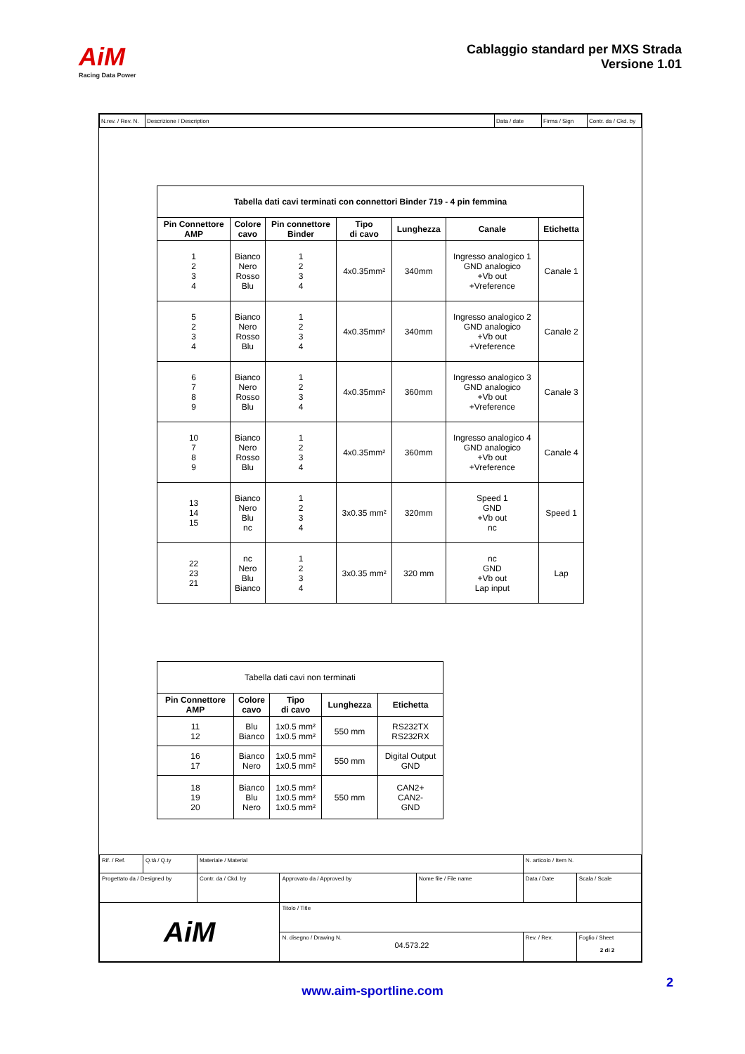AiM
Racing Data Power
Cablaggio standard per MXS Strada
Versione 1.01
| N.rev. / Rev. N. | Descrizione / Description | Data / date | Firma / Sign | Contr. da / Ckd. by |
| Tabella dati cavi terminati con connettori Binder 719 - 4 pin femmina | | | | | | |
| Pin Connettore AMP | Colore cavo | Pin connettore Binder | Tipo di cavo | Lunghezza | Canale | Etichetta |
| 1 2 3 4 | Bianco Nero Rosso Blu | 1 2 3 4 | 4x0.35mm² | 340mm | Ingresso analogico 1 GND analogico +Vb out +Vreference | Canale 1 |
| 5 2 3 4 | Bianco Nero Rosso Blu | 1 2 3 4 | 4x0.35mm² | 340mm | Ingresso analogico 2 GND analogico +Vb out +Vreference | Canale 2 |
| 6 7 8 9 | Bianco Nero Rosso Blu | 1 2 3 4 | 4x0.35mm² | 360mm | Ingresso analogico 3 GND analogico +Vb out +Vreference | Canale 3 |
| 10 7 8 9 | Bianco Nero Rosso Blu | 1 2 3 4 | 4x0.35mm² | 360mm | Ingresso analogico 4 GND analogico +Vb out +Vreference | Canale 4 |
| 13 14 15 | Bianco Nero Blu nc | 1 2 3 4 | 3x0.35 mm² | 320mm | Speed 1 GND +Vb out nc | Speed 1 |
| 22 23 21 | nc Nero Blu Bianco | 1 2 3 4 | 3x0.35 mm² | 320 mm | nc GND +Vb out Lap input | Lap |
| Tabella dati cavi non terminati | | | | |
| Pin Connettore AMP | Colore cavo | Tipo di cavo | Lunghezza | Etichetta |
| 11 12 | Blu Bianco | 1x0.5 mm² 1x0.5 mm² | 550 mm | RS232TX RS232RX |
| 16 17 | Bianco Nero | 1x0.5 mm² 1x0.5 mm² | 550 mm | Digital Output GND |
| 18 19 20 | Bianco Blu Nero | 1x0.5 mm² 1x0.5 mm² 1x0.5 mm² | 550 mm | CAN2+ CAN2- GND |
| Rif. / Ref. | Q.tà / Q.ty | Materiale / Material | | | N. articolo / Item N. | |
| Progettato da / Designed by | | Contr. da / Ckd. by | Approvato da / Approved by | Nome file / File name | Data / Date | Scala / Scale |
| AiM | | | Titolo / Title | | | |
| | | | N. disegno / Drawing N. 04.573.22 | | Rev. / Rev. | Foglio / Sheet 2 di 2 |
2
www.aim-sportline.com